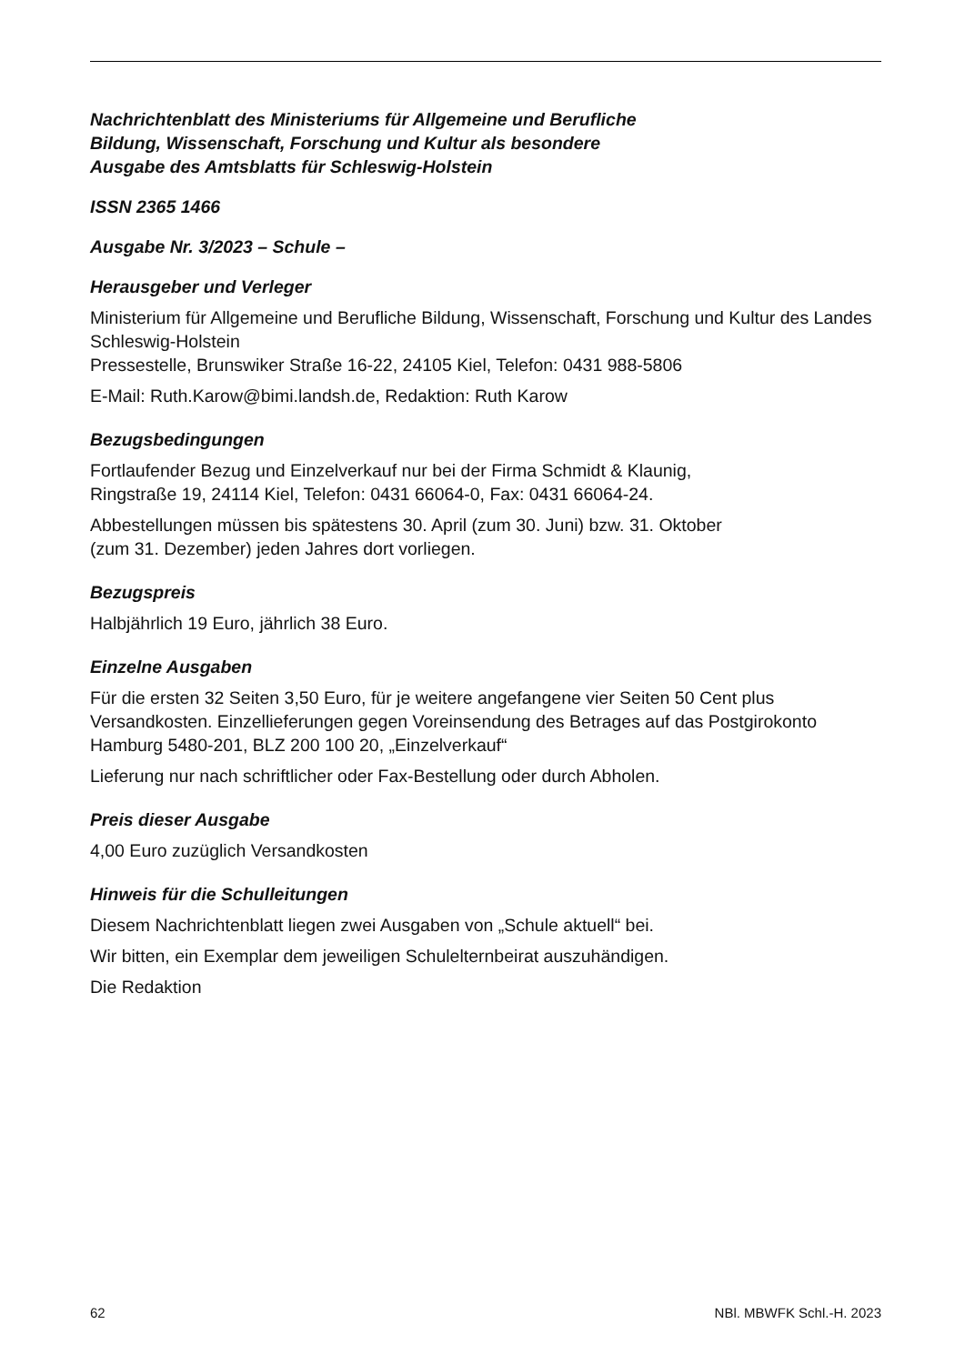Nachrichtenblatt des Ministeriums für Allgemeine und Berufliche
Bildung, Wissenschaft, Forschung und Kultur als besondere
Ausgabe des Amtsblatts für Schleswig-Holstein
ISSN 2365 1466
Ausgabe Nr. 3/2023 – Schule –
Herausgeber und Verleger
Ministerium für Allgemeine und Berufliche Bildung, Wissenschaft, Forschung und Kultur des Landes Schleswig-Holstein
Pressestelle, Brunswiker Straße 16-22, 24105 Kiel, Telefon: 0431 988-5806
E-Mail: Ruth.Karow@bimi.landsh.de, Redaktion: Ruth Karow
Bezugsbedingungen
Fortlaufender Bezug und Einzelverkauf nur bei der Firma Schmidt & Klaunig,
Ringstraße 19, 24114 Kiel, Telefon: 0431 66064-0, Fax: 0431 66064-24.
Abbestellungen müssen bis spätestens 30. April (zum 30. Juni) bzw. 31. Oktober
(zum 31. Dezember) jeden Jahres dort vorliegen.
Bezugspreis
Halbjährlich 19 Euro, jährlich 38 Euro.
Einzelne Ausgaben
Für die ersten 32 Seiten 3,50 Euro, für je weitere angefangene vier Seiten 50 Cent plus Versandkosten. Einzellieferungen gegen Voreinsendung des Betrages auf das Postgirokonto Hamburg 5480-201, BLZ 200 100 20, „Einzelverkauf“
Lieferung nur nach schriftlicher oder Fax-Bestellung oder durch Abholen.
Preis dieser Ausgabe
4,00 Euro zuzüglich Versandkosten
Hinweis für die Schulleitungen
Diesem Nachrichtenblatt liegen zwei Ausgaben von „Schule aktuell“ bei.
Wir bitten, ein Exemplar dem jeweiligen Schulelternbeirat auszuhändigen.
Die Redaktion
62 NBl. MBWFK Schl.-H. 2023